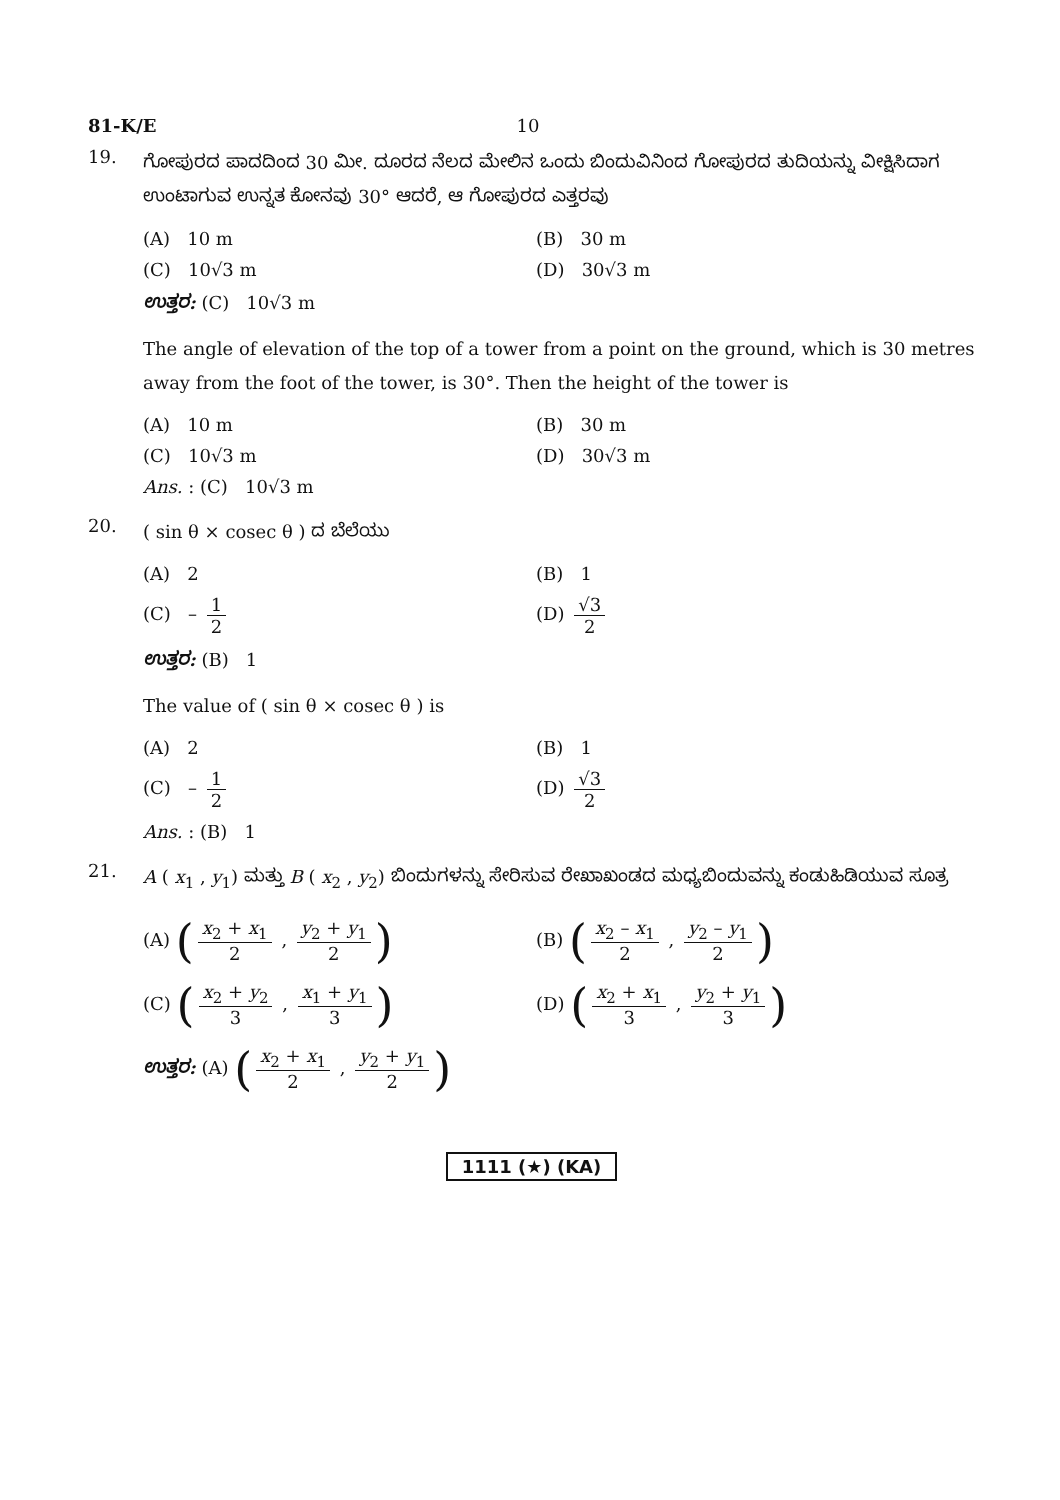81-K/E 10
19.
ಗೋಪುರದ ಪಾದದಿಂದ 30 ಮೀ. ದೂರದ ನೆಲದ ಮೇಲಿನ ಒಂದು ಬಿಂದುವಿನಿಂದ ಗೋಪುರದ ತುದಿಯನ್ನು ವೀಕ್ಷಿಸಿದಾಗ ಉಂಟಾಗುವ ಉನ್ನತ ಕೋನವು 30° ಆದರೆ, ಆ ಗೋಪುರದ ಎತ್ತರವು
(A) 10 m
(B) 30 m
(C) 10√3 m
(D) 30√3 m
ಉತ್ತರ: (C) 10√3 m
The angle of elevation of the top of a tower from a point on the ground, which is 30 metres away from the foot of the tower, is 30°. Then the height of the tower is
(A) 10 m
(B) 30 m
(C) 10√3 m
(D) 30√3 m
Ans. : (C) 10√3 m
20.
( sin θ × cosec θ ) ದ ಬೆಲೆಯು
(A) 2
(B) 1
(C) – 1 2
(D) √3 2
ಉತ್ತರ: (B) 1
The value of ( sin θ × cosec θ ) is
(A) 2
(B) 1
(C) – 1 2
(D) √3 2
Ans. : (B) 1
21.
A ( x<sub>1</sub> , y<sub>1</sub>) ಮತ್ತು B ( x<sub>2</sub> , y<sub>2</sub>) ಬಿಂದುಗಳನ್ನು ಸೇರಿಸುವ ರೇಖಾಖಂಡದ ಮಧ್ಯಬಿಂದುವನ್ನು ಕಂಡುಹಿಡಿಯುವ ಸೂತ್ರ
(A) (x<sub>2</sub> + x<sub>1</sub> 2 , y<sub>2</sub> + y<sub>1</sub> 2)
(B) (x<sub>2</sub> – x<sub>1</sub> 2 , y<sub>2</sub> – y<sub>1</sub> 2)
(C) (x<sub>2</sub> + y<sub>2</sub> 3 , x<sub>1</sub> + y<sub>1</sub> 3)
(D) (x<sub>2</sub> + x<sub>1</sub> 3 , y<sub>2</sub> + y<sub>1</sub> 3)
ಉತ್ತರ: (A) (x<sub>2</sub> + x<sub>1</sub> 2 , y<sub>2</sub> + y<sub>1</sub> 2)
1111 (★) (KA)